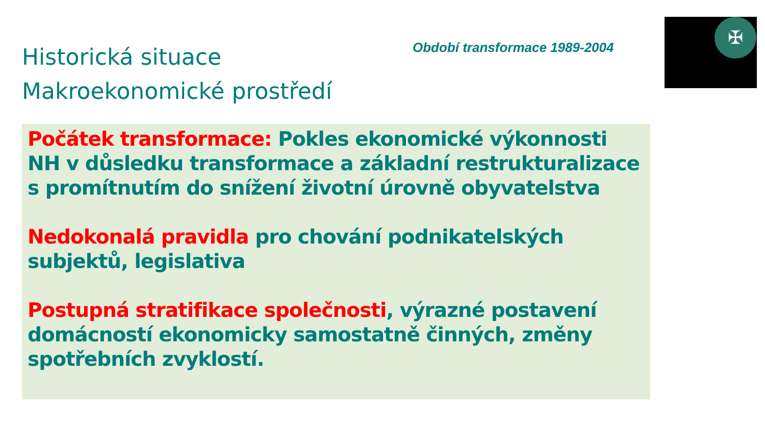Historická situace
Makroekonomické prostředí
Období transformace 1989-2004
✠
Počátek transformace: Pokles ekonomické výkonnosti NH v důsledku transformace a základní restrukturalizace s promítnutím do snížení životní úrovně obyvatelstva
Nedokonalá pravidla pro chování podnikatelských subjektů, legislativa
Postupná stratifikace společnosti, výrazné postavení domácností ekonomicky samostatně činných, změny spotřebních zvyklostí.